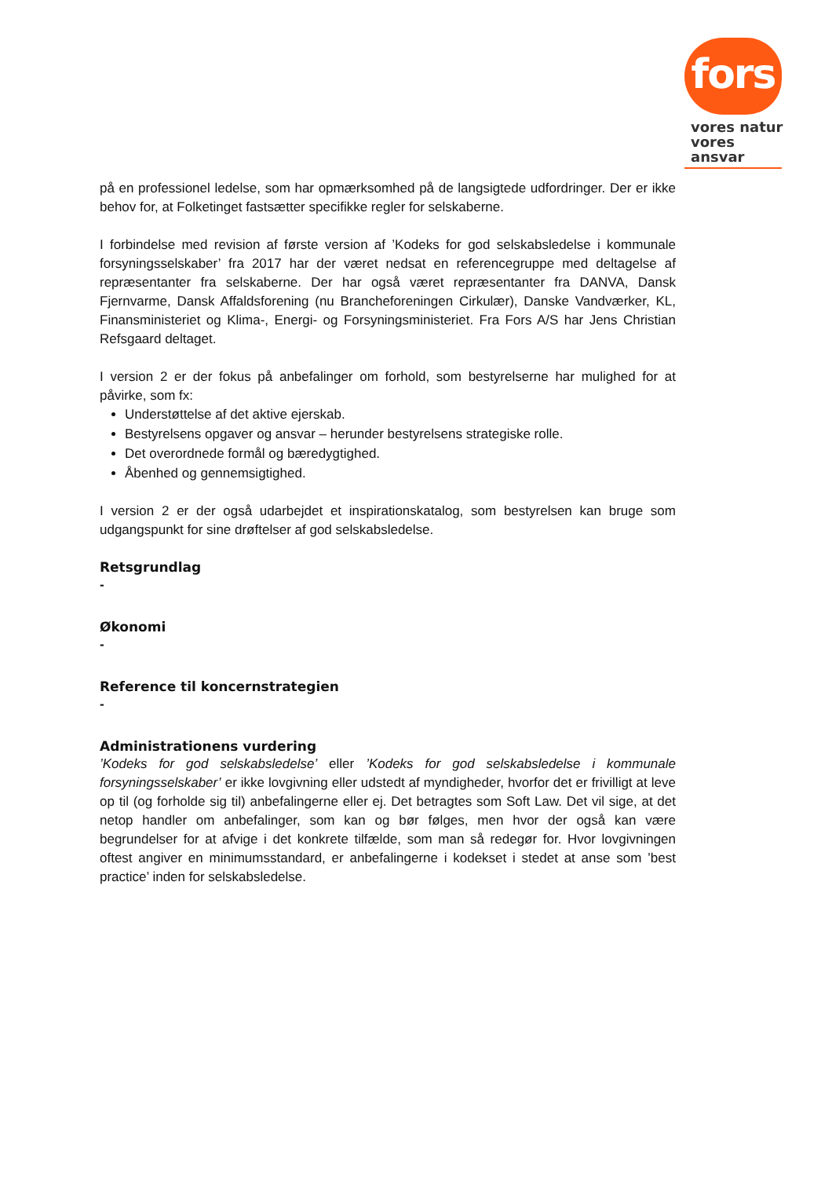fors
vores natur
vores ansvar
på en professionel ledelse, som har opmærksomhed på de langsigtede udfordringer. Der er ikke behov for, at Folketinget fastsætter specifikke regler for selskaberne.
I forbindelse med revision af første version af ’Kodeks for god selskabsledelse i kommunale forsyningsselskaber’ fra 2017 har der været nedsat en referencegruppe med deltagelse af repræsentanter fra selskaberne. Der har også været repræsentanter fra DANVA, Dansk Fjernvarme, Dansk Affaldsforening (nu Brancheforeningen Cirkulær), Danske Vandværker, KL, Finansministeriet og Klima-, Energi- og Forsyningsministeriet. Fra Fors A/S har Jens Christian Refsgaard deltaget.
I version 2 er der fokus på anbefalinger om forhold, som bestyrelserne har mulighed for at påvirke, som fx:
Understøttelse af det aktive ejerskab.
Bestyrelsens opgaver og ansvar – herunder bestyrelsens strategiske rolle.
Det overordnede formål og bæredygtighed.
Åbenhed og gennemsigtighed.
I version 2 er der også udarbejdet et inspirationskatalog, som bestyrelsen kan bruge som udgangspunkt for sine drøftelser af god selskabsledelse.
Retsgrundlag
-
Økonomi
-
Reference til koncernstrategien
-
Administrationens vurdering
’Kodeks for god selskabsledelse’ eller ’Kodeks for god selskabsledelse i kommunale forsyningsselskaber’ er ikke lovgivning eller udstedt af myndigheder, hvorfor det er frivilligt at leve op til (og forholde sig til) anbefalingerne eller ej. Det betragtes som Soft Law. Det vil sige, at det netop handler om anbefalinger, som kan og bør følges, men hvor der også kan være begrundelser for at afvige i det konkrete tilfælde, som man så redegør for. Hvor lovgivningen oftest angiver en minimumsstandard, er anbefalingerne i kodekset i stedet at anse som ’best practice’ inden for selskabsledelse.